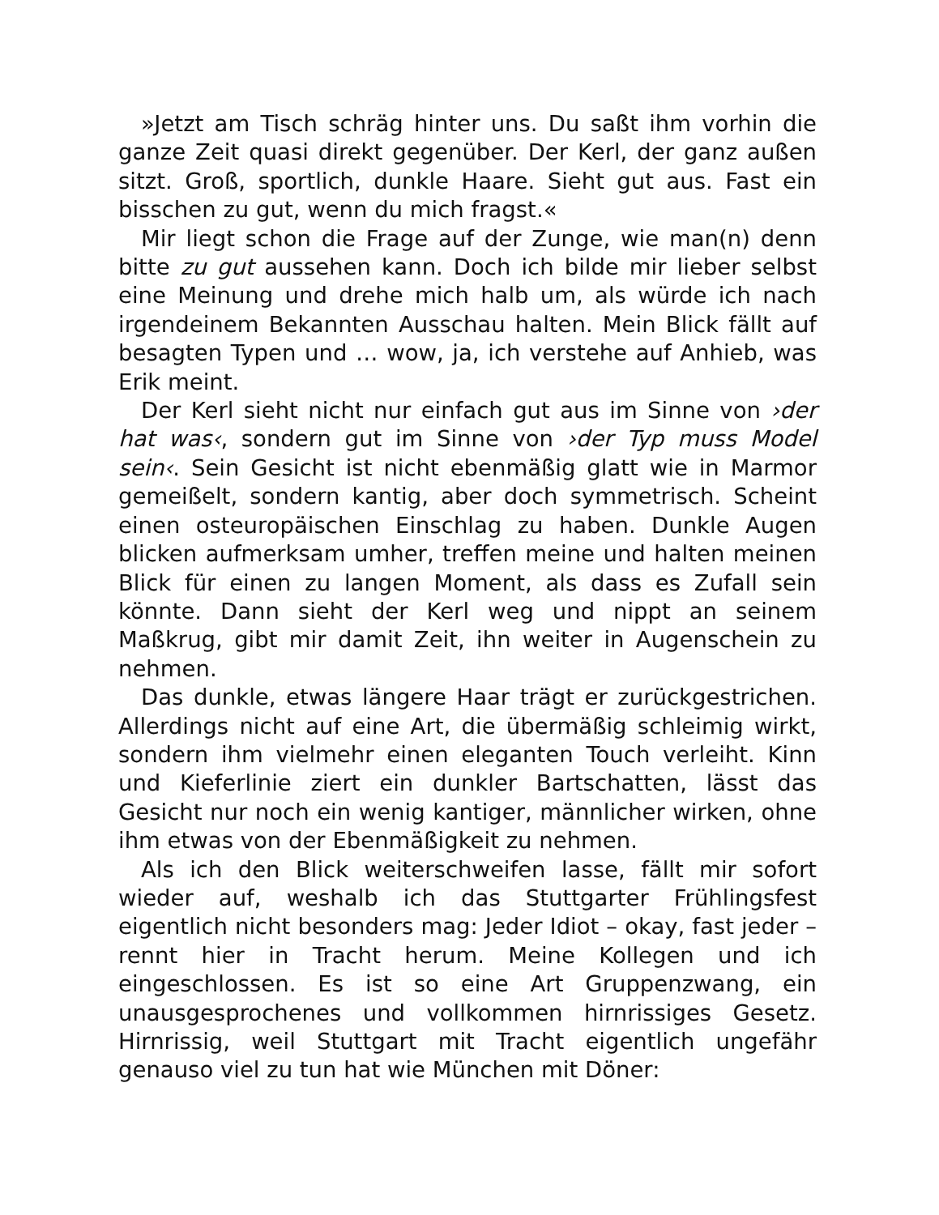»Jetzt am Tisch schräg hinter uns. Du saßt ihm vorhin die ganze Zeit quasi direkt gegenüber. Der Kerl, der ganz außen sitzt. Groß, sportlich, dunkle Haare. Sieht gut aus. Fast ein bisschen zu gut, wenn du mich fragst.«
Mir liegt schon die Frage auf der Zunge, wie man(n) denn bitte zu gut aussehen kann. Doch ich bilde mir lieber selbst eine Meinung und drehe mich halb um, als würde ich nach irgendeinem Bekannten Ausschau halten. Mein Blick fällt auf besagten Typen und … wow, ja, ich verstehe auf Anhieb, was Erik meint.
Der Kerl sieht nicht nur einfach gut aus im Sinne von ›der hat was‹, sondern gut im Sinne von ›der Typ muss Model sein‹. Sein Gesicht ist nicht ebenmäßig glatt wie in Marmor gemeißelt, sondern kantig, aber doch symmetrisch. Scheint einen osteuropäischen Einschlag zu haben. Dunkle Augen blicken aufmerksam umher, treffen meine und halten meinen Blick für einen zu langen Moment, als dass es Zufall sein könnte. Dann sieht der Kerl weg und nippt an seinem Maßkrug, gibt mir damit Zeit, ihn weiter in Augenschein zu nehmen.
Das dunkle, etwas längere Haar trägt er zurückgestrichen. Allerdings nicht auf eine Art, die übermäßig schleimig wirkt, sondern ihm vielmehr einen eleganten Touch verleiht. Kinn und Kieferlinie ziert ein dunkler Bartschatten, lässt das Gesicht nur noch ein wenig kantiger, männlicher wirken, ohne ihm etwas von der Ebenmäßigkeit zu nehmen.
Als ich den Blick weiterschweifen lasse, fällt mir sofort wieder auf, weshalb ich das Stuttgarter Frühlingsfest eigentlich nicht besonders mag: Jeder Idiot – okay, fast jeder – rennt hier in Tracht herum. Meine Kollegen und ich eingeschlossen. Es ist so eine Art Gruppenzwang, ein unausgesprochenes und vollkommen hirnrissiges Gesetz. Hirnrissig, weil Stuttgart mit Tracht eigentlich ungefähr genauso viel zu tun hat wie München mit Döner: